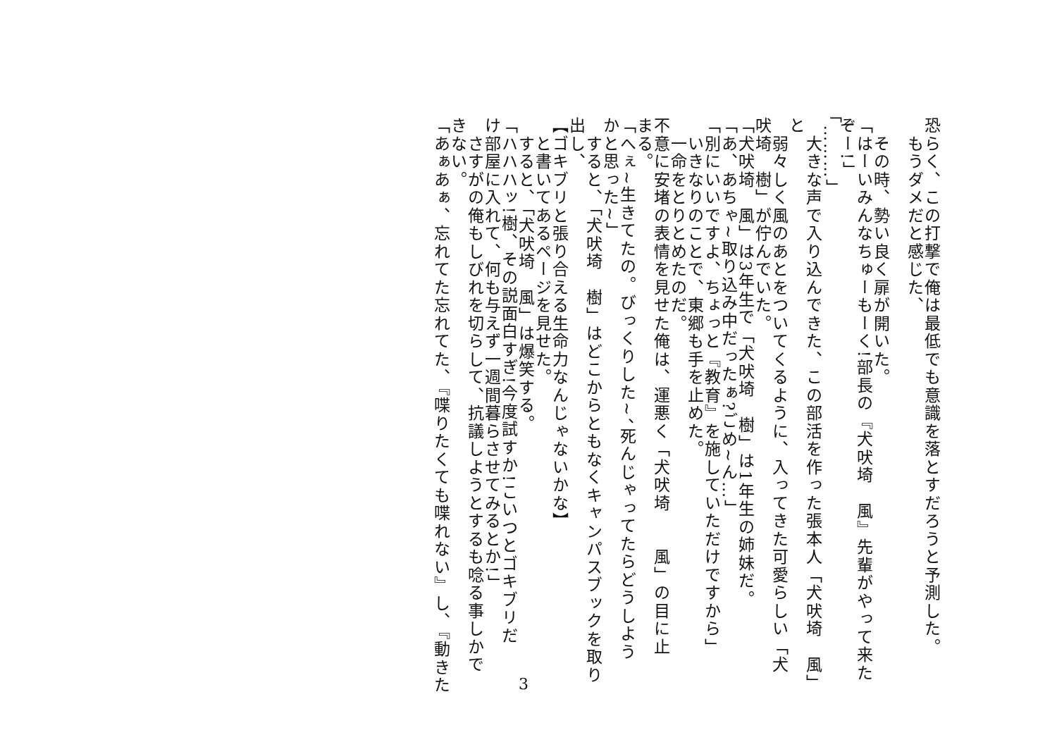恐らく、この打撃で俺は最低でも意識を落とすだろうと予測した。
　もうダメだと感じた、
　
　その時、勢い良く扉が開いた。
「はーいみんなちゅーもーく!部長の『犬吠埼　風』先輩がやって来た
ぞー!」
「………」
　大きな声で入り込んできた、この部活を作った張本人「犬吠埼　風」
と
　弱々しく風のあとをついてくるように、入ってきた可愛らしい「犬
吠埼　樹」が佇んでいた。
「犬吠埼　風」は3年生で「犬吠埼　樹」は1年生の姉妹だ。
「あ、あちゃ~取り込み中だったぁ?ごめ~ん…」
「別にいいですよ、ちょっと『教育』を施していただけですから」
　いきなりのことで、東郷も手を止めた。
　一命をとりとめたのだ。
不意に安堵の表情を見せた俺は、運悪く「犬吠埼　　風」の目に止
まる。
「へぇ~生きてたの。びっくりした~、死んじゃってたらどうしよう
かと思った~」
　すると、「犬吠埼　樹」はどこからともなくキャンパスブックを取り
出し、
【ゴキブリと張り合える生命力なんじゃないかな】
　と書いてあるページを見せた。
　すると、「犬吠埼　風」は爆笑する。
「ハハハッ!樹、その説面白すぎ!今度試すか!こいつとゴキブリだ
け部屋に入れて、何も与えず一週間暮らさせてみるとか!」
　さすがの俺もしびれを切らして、抗議しようとするも唸る事しかで
きない。
「あぁあぁ、忘れてた忘れてた、『喋りたくても喋れない』し、『動きた
3